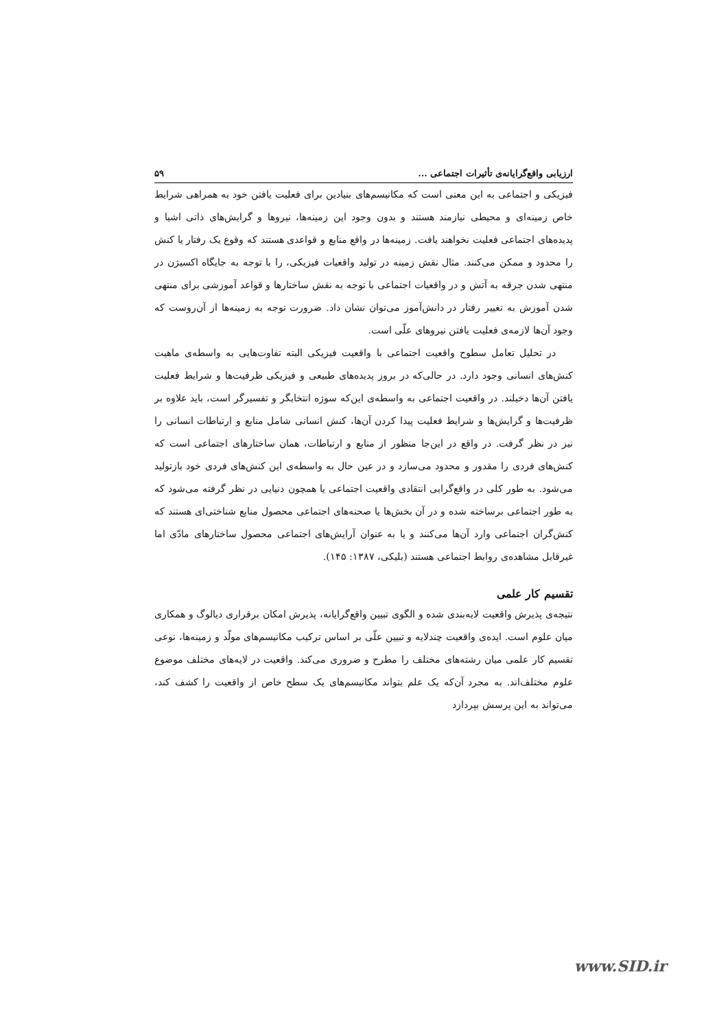ارزیابی واقع‌گرایانه‌ی تأثیرات اجتماعی ... ۵۹
فیزیکی و اجتماعی به این معنی است که مکانیسم‌های بنیادین برای فعلیت یافتن خود به همراهی شرایط خاص زمینه‌ای و محیطی نیازمند هستند و بدون وجود این زمینه‌ها، نیروها و گرایش‌های ذاتی اشیا و پدیده‌های اجتماعی فعلیت نخواهند یافت. زمینه‌ها در واقع منابع و قواعدی هستند که وقوع یک رفتار یا کنش را محدود و ممکن می‌کنند. مثال نقش زمینه در تولید واقعیات فیزیکی، را با توجه به جایگاه اکسیژن در منتهی شدن جرقه به آتش و در واقعیات اجتماعی با توجه به نقش ساختارها و قواعد آموزشی برای منتهی شدن آموزش به تغییر رفتار در دانش‌آموز می‌توان نشان داد. ضرورت توجه به زمینه‌ها از آن‌روست که وجود آن‌ها لازمه‌ی فعلیت یافتن نیروهای علّی است.
در تحلیل تعامل سطوح واقعیت اجتماعی با واقعیت فیزیکی البته تفاوت‌هایی به واسطه‌ی ماهیت کنش‌های انسانی وجود دارد. در حالی‌که در بروز پدیده‌های طبیعی و فیزیکی ظرفیت‌ها و شرایط فعلیت یافتن آن‌ها دخیلند. در واقعیت اجتماعی به واسطه‌ی این‌که سوژه انتخابگر و تفسیرگر است، باید علاوه بر ظرفیت‌ها و گرایش‌ها و شرایط فعلیت پیدا کردن آن‌ها، کنش انسانی شامل منابع و ارتباطات انسانی را نیز در نظر گرفت. در واقع در این‌جا منظور از منابع و ارتباطات، همان ساختارهای اجتماعی است که کنش‌های فردی را مقدور و محدود می‌سازد و در عین حال به واسطه‌ی این کنش‌های فردی خود بازتولید می‌شود. به طور کلی در واقع‌گرایی انتقادی واقعیت اجتماعی یا همچون دنیایی در نظر گرفته می‌شود که به طور اجتماعی برساخته شده و در آن بخش‌ها یا صحنه‌های اجتماعی محصول منابع شناختی‌ای هستند که کنش‌گران اجتماعی وارد آن‌ها می‌کنند و یا به عنوان آرایش‌های اجتماعی محصول ساختارهای مادّی اما غیرقابل مشاهده‌ی روابط اجتماعی هستند (بلیکی، ۱۳۸۷: ۱۴۵).
تقسیم کار علمی
نتیجه‌ی پذیرش واقعیت لایه‌بندی شده و الگوی تبیین واقع‌گرایانه، پذیرش امکان برقراری دیالوگ و همکاری میان علوم است. ایده‌ی واقعیت چندلایه و تبیین علّی بر اساس ترکیب مکانیسم‌های مولّد و زمینه‌ها، نوعی تقسیم کار علمی میان رشته‌های مختلف را مطرح و ضروری می‌کند. واقعیت در لایه‌های مختلف موضوع علوم مختلف‌اند. به مجرد آن‌که یک علم بتواند مکانیسم‌های یک سطح خاص از واقعیت را کشف کند، می‌تواند به این پرسش بپردازد
www.SID.ir